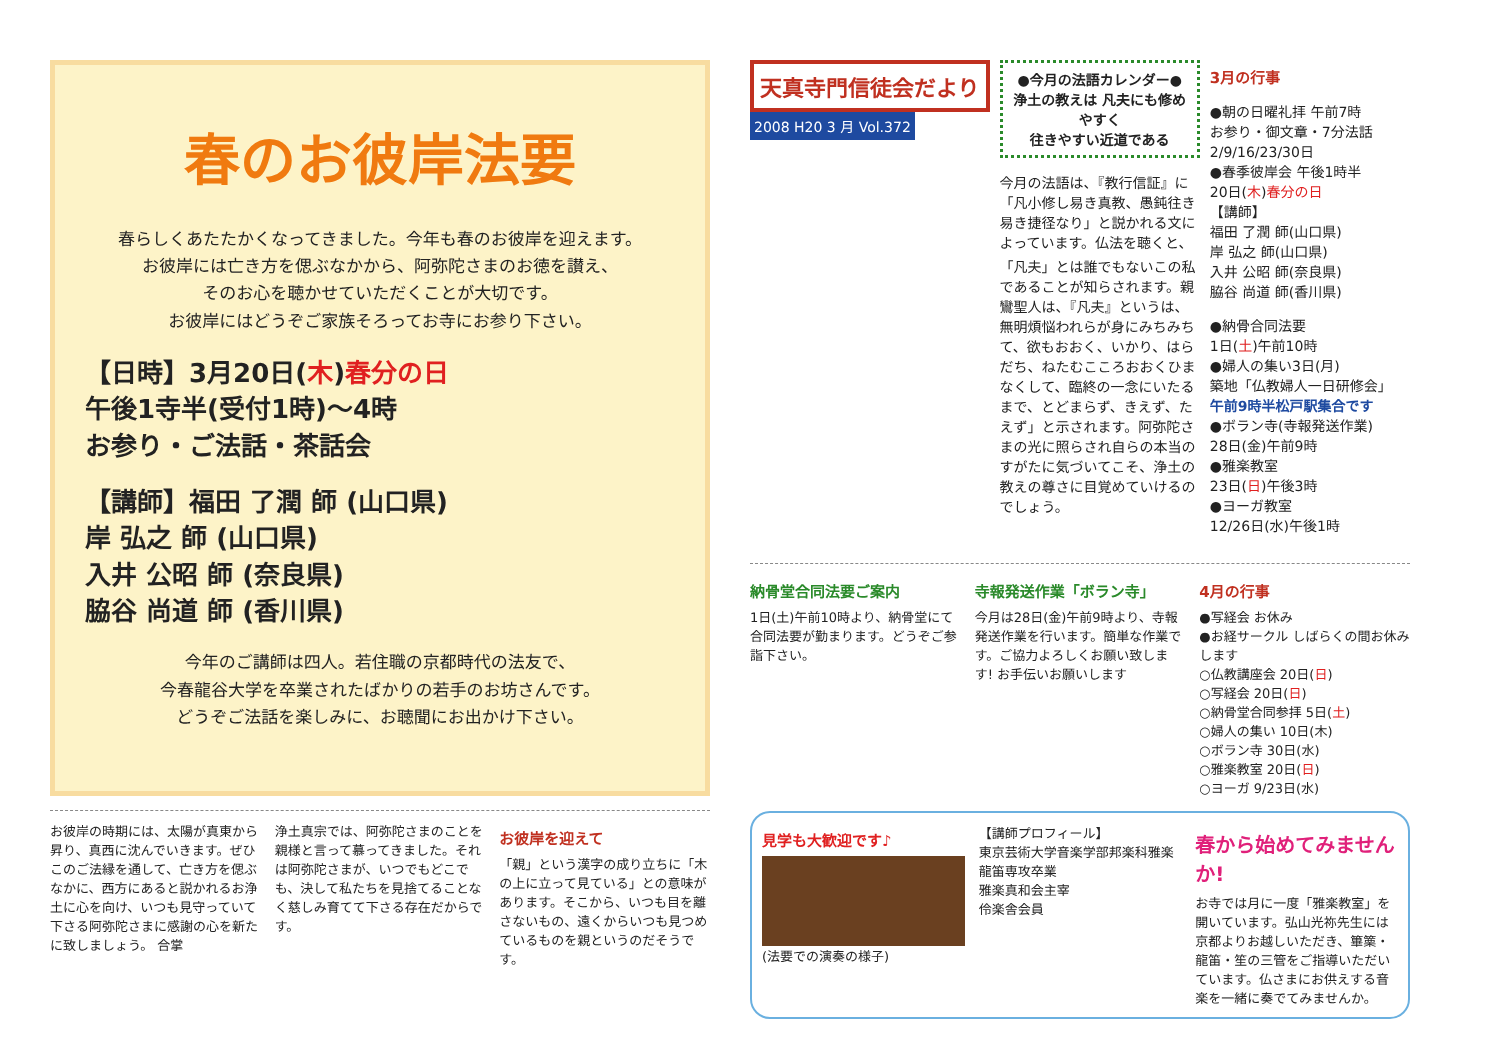春のお彼岸法要
春らしくあたたかくなってきました。今年も春のお彼岸を迎えます。
お彼岸には亡き方を偲ぶなかから、阿弥陀さまのお徳を讃え、
そのお心を聴かせていただくことが大切です。
お彼岸にはどうぞご家族そろってお寺にお参り下さい。
【日時】3月20日(木)春分の日
午後1寺半(受付1時)～4時
お参り・ご法話・茶話会
【講師】福田 了潤 師 (山口県)
岸 弘之 師 (山口県)
入井 公昭 師 (奈良県)
脇谷 尚道 師 (香川県)
今年のご講師は四人。若住職の京都時代の法友で、
今春龍谷大学を卒業されたばかりの若手のお坊さんです。
どうぞご法話を楽しみに、お聴聞にお出かけ下さい。
お彼岸を迎えて
「親」という漢字の成り立ちに「木の上に立って見ている」との意味があります。そこから、いつも目を離さないもの、遠くからいつも見つめているものを親というのだそうです。
浄土真宗では、阿弥陀さまのことを親様と言って慕ってきました。それは阿弥陀さまが、いつでもどこでも、決して私たちを見捨てることなく慈しみ育てて下さる存在だからです。
お彼岸の時期には、太陽が真東から昇り、真西に沈んでいきます。ぜひこのご法縁を通して、亡き方を偲ぶなかに、西方にあると説かれるお浄土に心を向け、いつも見守っていて下さる阿弥陀さまに感謝の心を新たに致しましょう。 合掌
天真寺門信徒会だより
2008 H20 3 月 Vol.372
●今月の法語カレンダー●
浄土の教えは 凡夫にも修めやすく
往きやすい近道である
今月の法語は、『教行信証』に「凡小修し易き真教、愚鈍往き易き捷径なり」と説かれる文によっています。仏法を聴くと、「凡夫」とは誰でもないこの私であることが知らされます。親鸞聖人は、『凡夫』というは、無明煩悩われらが身にみちみちて、欲もおおく、いかり、はらだち、ねたむこころおおくひまなくして、臨終の一念にいたるまで、とどまらず、きえず、たえず」と示されます。阿弥陀さまの光に照らされ自らの本当のすがたに気づいてこそ、浄土の教えの尊さに目覚めていけるのでしょう。
3月の行事
●朝の日曜礼拝 午前7時
お参り・御文章・7分法話
2/9/16/23/30日
●春季彼岸会 午後1時半
20日(木)春分の日
【講師】
福田 了潤 師(山口県)
岸 弘之 師(山口県)
入井 公昭 師(奈良県)
脇谷 尚道 師(香川県)
●納骨合同法要
1日(土)午前10時
●婦人の集い3日(月)
築地「仏教婦人一日研修会」
午前9時半松戸駅集合です
●ボラン寺(寺報発送作業)
28日(金)午前9時
●雅楽教室
23日(日)午後3時
●ヨーガ教室
12/26日(水)午後1時
4月の行事
●写経会 お休み
●お経サークル しばらくの間お休みします
○仏教講座会 20日(日)
○写経会 20日(日)
○納骨堂合同参拝 5日(土)
○婦人の集い 10日(木)
○ボラン寺 30日(水)
○雅楽教室 20日(日)
○ヨーガ 9/23日(水)
寺報発送作業「ボラン寺」
今月は28日(金)午前9時より、寺報発送作業を行います。簡単な作業です。ご協力よろしくお願い致します! お手伝いお願いします
納骨堂合同法要ご案内
1日(土)午前10時より、納骨堂にて合同法要が勤まります。どうぞご参詣下さい。
春から始めてみませんか!
お寺では月に一度「雅楽教室」を開いています。弘山光祢先生には京都よりお越しいただき、篳篥・龍笛・笙の三管をご指導いただいています。仏さまにお供えする音楽を一緒に奏でてみませんか。
【講師プロフィール】
東京芸術大学音楽学部邦楽科雅楽龍笛専攻卒業
雅楽真和会主宰
伶楽舎会員
見学も大歓迎です♪
(法要での演奏の様子)